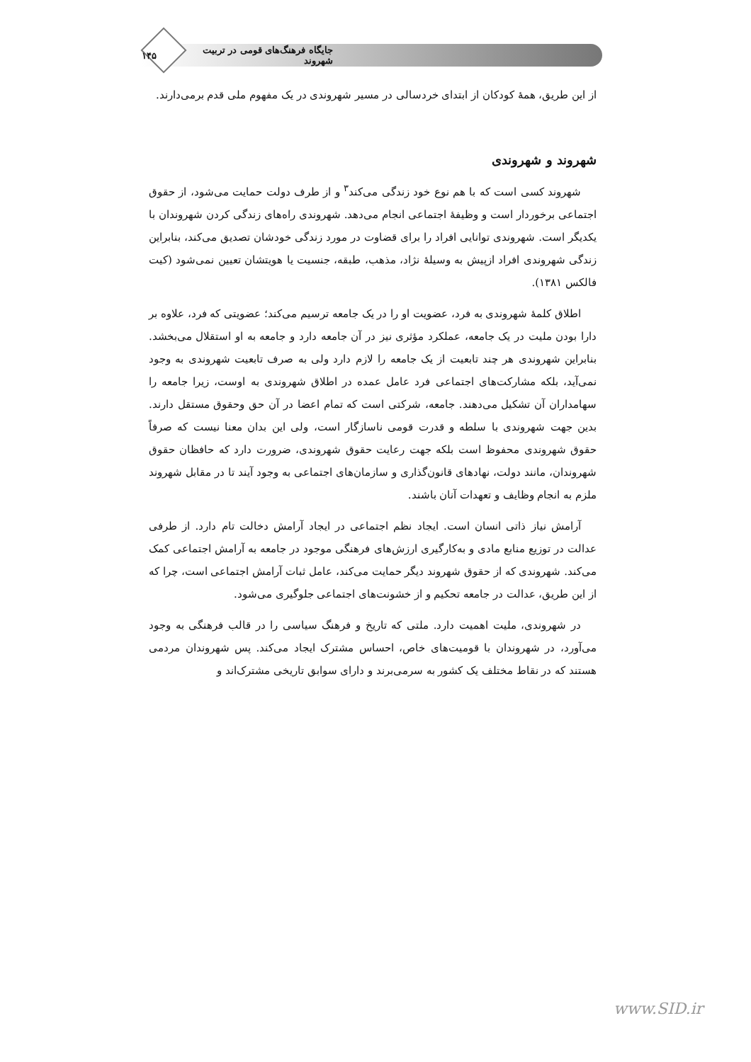جایگاه فرهنگ‌های قومی در تربیت شهروند ۱۴۵
از این طریق، همهٔ کودکان از ابتدای خردسالی در مسیر شهروندی در یک مفهوم ملی قدم برمی‌دارند.
شهروند و شهروندی
شهروند کسی است که با هم نوع خود زندگی می‌کند<sup>۳</sup> و از طرف دولت حمایت می‌شود، از حقوق اجتماعی برخوردار است و وظیفهٔ اجتماعی انجام می‌دهد. شهروندی راه‌های زندگی کردن شهروندان با یکدیگر است. شهروندی توانایی افراد را برای قضاوت در مورد زندگی خودشان تصدیق می‌کند، بنابراین زندگی شهروندی افراد ازپیش به وسیلهٔ نژاد، مذهب، طبقه، جنسیت یا هویتشان تعیین نمی‌شود (کیت فالکس ۱۳۸۱).
اطلاق کلمهٔ شهروندی به فرد، عضویت او را در یک جامعه ترسیم می‌کند؛ عضویتی که فرد، علاوه بر دارا بودن ملیت در یک جامعه، عملکرد مؤثری نیز در آن جامعه دارد و جامعه به او استقلال می‌بخشد. بنابراین شهروندی هر چند تابعیت از یک جامعه را لازم دارد ولی به صرف تابعیت شهروندی به وجود نمی‌آید، بلکه مشارکت‌های اجتماعی فرد عامل عمده در اطلاق شهروندی به اوست، زیرا جامعه را سهامداران آن تشکیل می‌دهند. جامعه، شرکتی است که تمام اعضا در آن حق وحقوق مستقل دارند. بدین جهت شهروندی با سلطه و قدرت قومی ناسازگار است، ولی این بدان معنا نیست که صرفاً حقوق شهروندی محفوظ است بلکه جهت رعایت حقوق شهروندی، ضرورت دارد که حافظان حقوق شهروندان، مانند دولت، نهادهای قانون‌گذاری و سازمان‌های اجتماعی به وجود آیند تا در مقابل شهروند ملزم به انجام وظایف و تعهدات آنان باشند.
آرامش نیاز ذاتی انسان است. ایجاد نظم اجتماعی در ایجاد آرامش دخالت تام دارد. از طرفی عدالت در توزیع منابع مادی و به‌کارگیری ارزش‌های فرهنگی موجود در جامعه به آرامش اجتماعی کمک می‌کند. شهروندی که از حقوق شهروند دیگر حمایت می‌کند، عامل ثبات آرامش اجتماعی است، چرا که از این طریق، عدالت در جامعه تحکیم و از خشونت‌های اجتماعی جلوگیری می‌شود.
در شهروندی، ملیت اهمیت دارد. ملتی که تاریخ و فرهنگ سیاسی را در قالب فرهنگی به وجود می‌آورد، در شهروندان با قومیت‌های خاص، احساس مشترک ایجاد می‌کند. پس شهروندان مردمی هستند که در نقاط مختلف یک کشور به سرمی‌برند و دارای سوابق تاریخی مشترک‌اند و
www.SID.ir